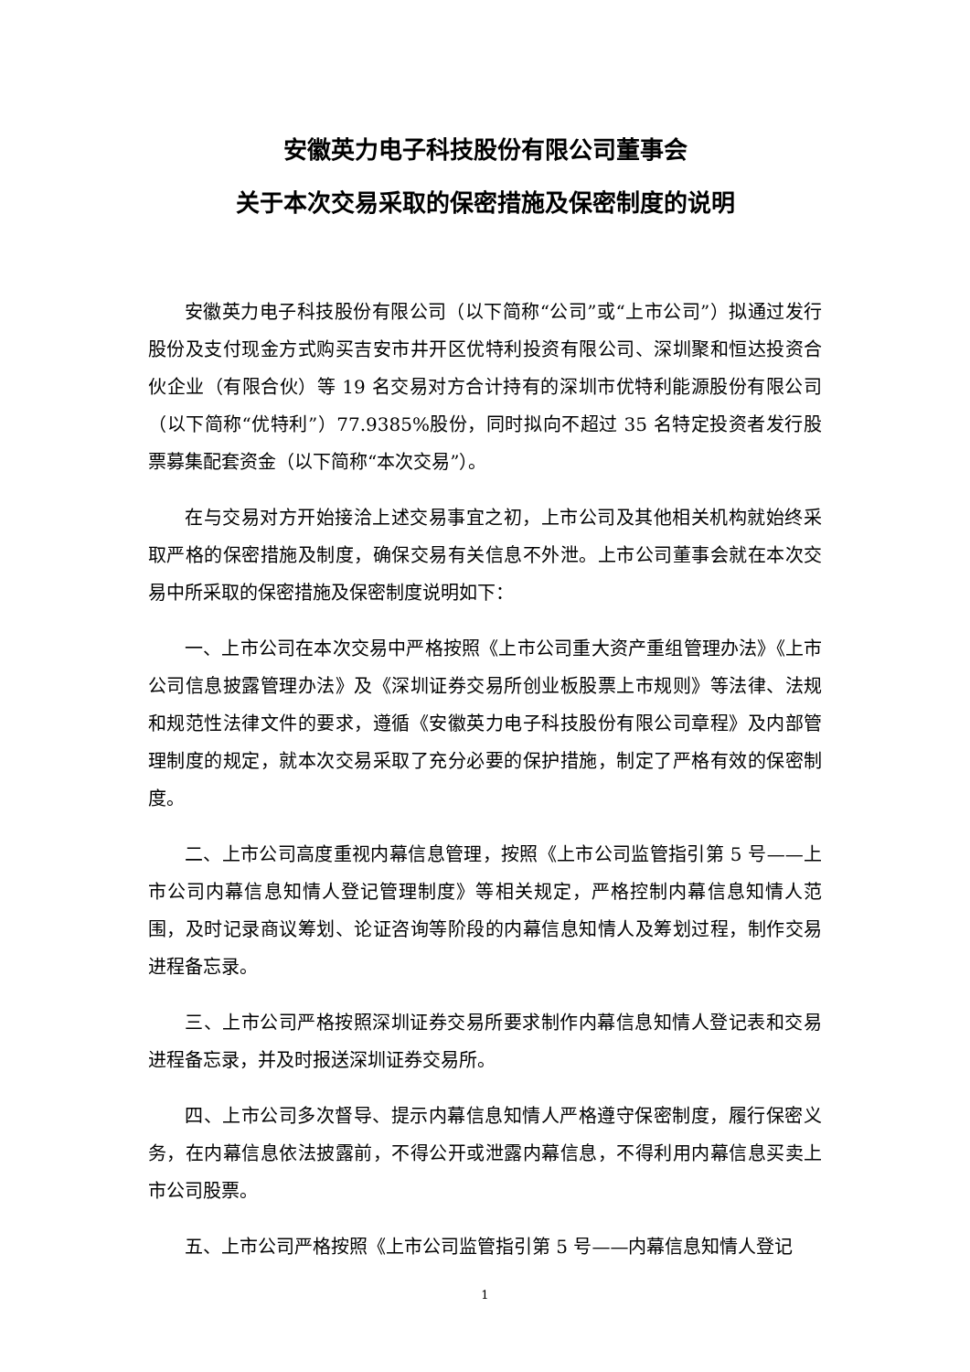安徽英力电子科技股份有限公司董事会
关于本次交易采取的保密措施及保密制度的说明
安徽英力电子科技股份有限公司（以下简称“公司”或“上市公司”）拟通过发行股份及支付现金方式购买吉安市井开区优特利投资有限公司、深圳聚和恒达投资合伙企业（有限合伙）等 19 名交易对方合计持有的深圳市优特利能源股份有限公司（以下简称“优特利”）77.9385%股份，同时拟向不超过 35 名特定投资者发行股票募集配套资金（以下简称“本次交易”）。
在与交易对方开始接洽上述交易事宜之初，上市公司及其他相关机构就始终采取严格的保密措施及制度，确保交易有关信息不外泄。上市公司董事会就在本次交易中所采取的保密措施及保密制度说明如下：
一、上市公司在本次交易中严格按照《上市公司重大资产重组管理办法》《上市公司信息披露管理办法》及《深圳证券交易所创业板股票上市规则》等法律、法规和规范性法律文件的要求，遵循《安徽英力电子科技股份有限公司章程》及内部管理制度的规定，就本次交易采取了充分必要的保护措施，制定了严格有效的保密制度。
二、上市公司高度重视内幕信息管理，按照《上市公司监管指引第 5 号——上市公司内幕信息知情人登记管理制度》等相关规定，严格控制内幕信息知情人范围，及时记录商议筹划、论证咨询等阶段的内幕信息知情人及筹划过程，制作交易进程备忘录。
三、上市公司严格按照深圳证券交易所要求制作内幕信息知情人登记表和交易进程备忘录，并及时报送深圳证券交易所。
四、上市公司多次督导、提示内幕信息知情人严格遵守保密制度，履行保密义务，在内幕信息依法披露前，不得公开或泄露内幕信息，不得利用内幕信息买卖上市公司股票。
五、上市公司严格按照《上市公司监管指引第 5 号——内幕信息知情人登记
1